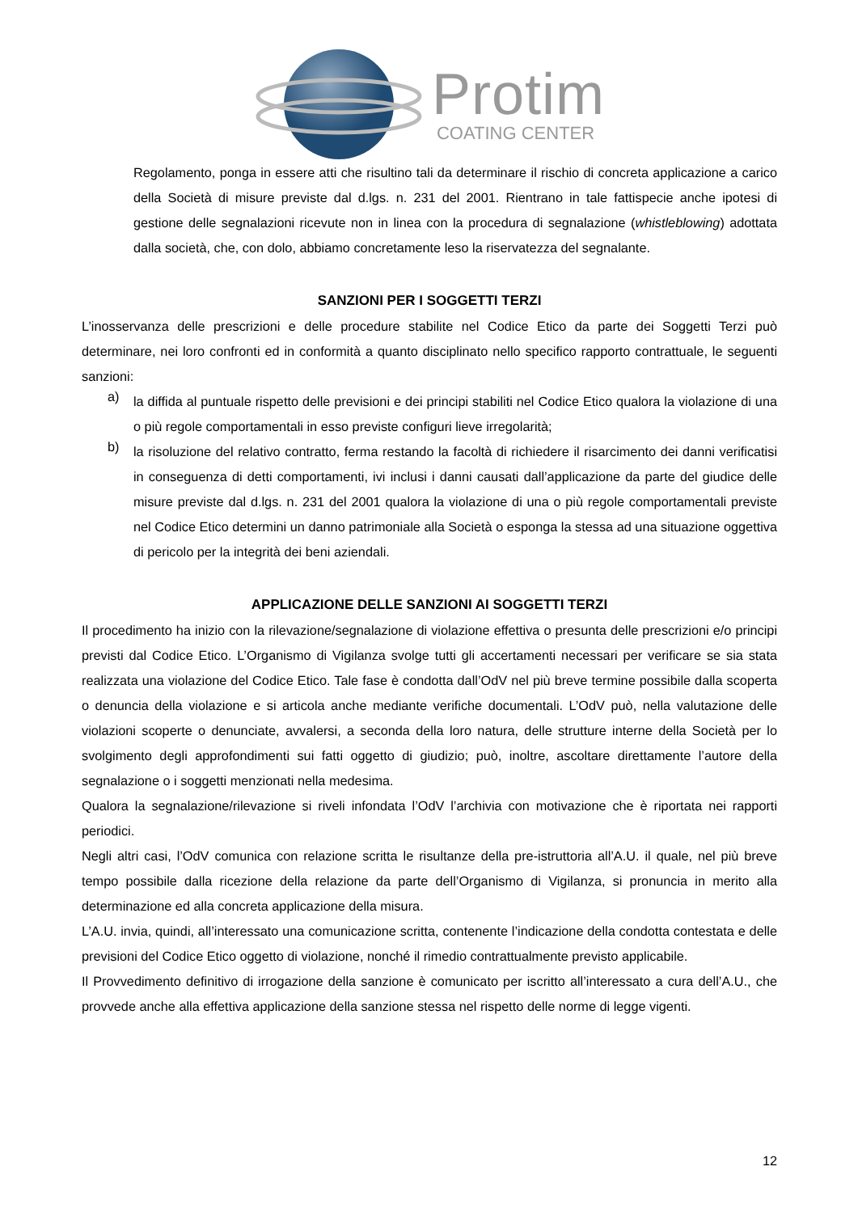Protim
COATING CENTER
Regolamento, ponga in essere atti che risultino tali da determinare il rischio di concreta applicazione a carico della Società di misure previste dal d.lgs. n. 231 del 2001. Rientrano in tale fattispecie anche ipotesi di gestione delle segnalazioni ricevute non in linea con la procedura di segnalazione (whistleblowing) adottata dalla società, che, con dolo, abbiamo concretamente leso la riservatezza del segnalante.
SANZIONI PER I SOGGETTI TERZI
L’inosservanza delle prescrizioni e delle procedure stabilite nel Codice Etico da parte dei Soggetti Terzi può determinare, nei loro confronti ed in conformità a quanto disciplinato nello specifico rapporto contrattuale, le seguenti sanzioni:
a)
la diffida al puntuale rispetto delle previsioni e dei principi stabiliti nel Codice Etico qualora la violazione di una o più regole comportamentali in esso previste configuri lieve irregolarità;
b)
la risoluzione del relativo contratto, ferma restando la facoltà di richiedere il risarcimento dei danni verificatisi in conseguenza di detti comportamenti, ivi inclusi i danni causati dall’applicazione da parte del giudice delle misure previste dal d.lgs. n. 231 del 2001 qualora la violazione di una o più regole comportamentali previste nel Codice Etico determini un danno patrimoniale alla Società o esponga la stessa ad una situazione oggettiva di pericolo per la integrità dei beni aziendali.
APPLICAZIONE DELLE SANZIONI AI SOGGETTI TERZI
Il procedimento ha inizio con la rilevazione/segnalazione di violazione effettiva o presunta delle prescrizioni e/o principi previsti dal Codice Etico. L’Organismo di Vigilanza svolge tutti gli accertamenti necessari per verificare se sia stata realizzata una violazione del Codice Etico. Tale fase è condotta dall’OdV nel più breve termine possibile dalla scoperta o denuncia della violazione e si articola anche mediante verifiche documentali. L’OdV può, nella valutazione delle violazioni scoperte o denunciate, avvalersi, a seconda della loro natura, delle strutture interne della Società per lo svolgimento degli approfondimenti sui fatti oggetto di giudizio; può, inoltre, ascoltare direttamente l’autore della segnalazione o i soggetti menzionati nella medesima.
Qualora la segnalazione/rilevazione si riveli infondata l’OdV l’archivia con motivazione che è riportata nei rapporti periodici.
Negli altri casi, l’OdV comunica con relazione scritta le risultanze della pre-istruttoria all’A.U. il quale, nel più breve tempo possibile dalla ricezione della relazione da parte dell’Organismo di Vigilanza, si pronuncia in merito alla determinazione ed alla concreta applicazione della misura.
L’A.U. invia, quindi, all’interessato una comunicazione scritta, contenente l’indicazione della condotta contestata e delle previsioni del Codice Etico oggetto di violazione, nonché il rimedio contrattualmente previsto applicabile.
Il Provvedimento definitivo di irrogazione della sanzione è comunicato per iscritto all’interessato a cura dell’A.U., che provvede anche alla effettiva applicazione della sanzione stessa nel rispetto delle norme di legge vigenti.
12